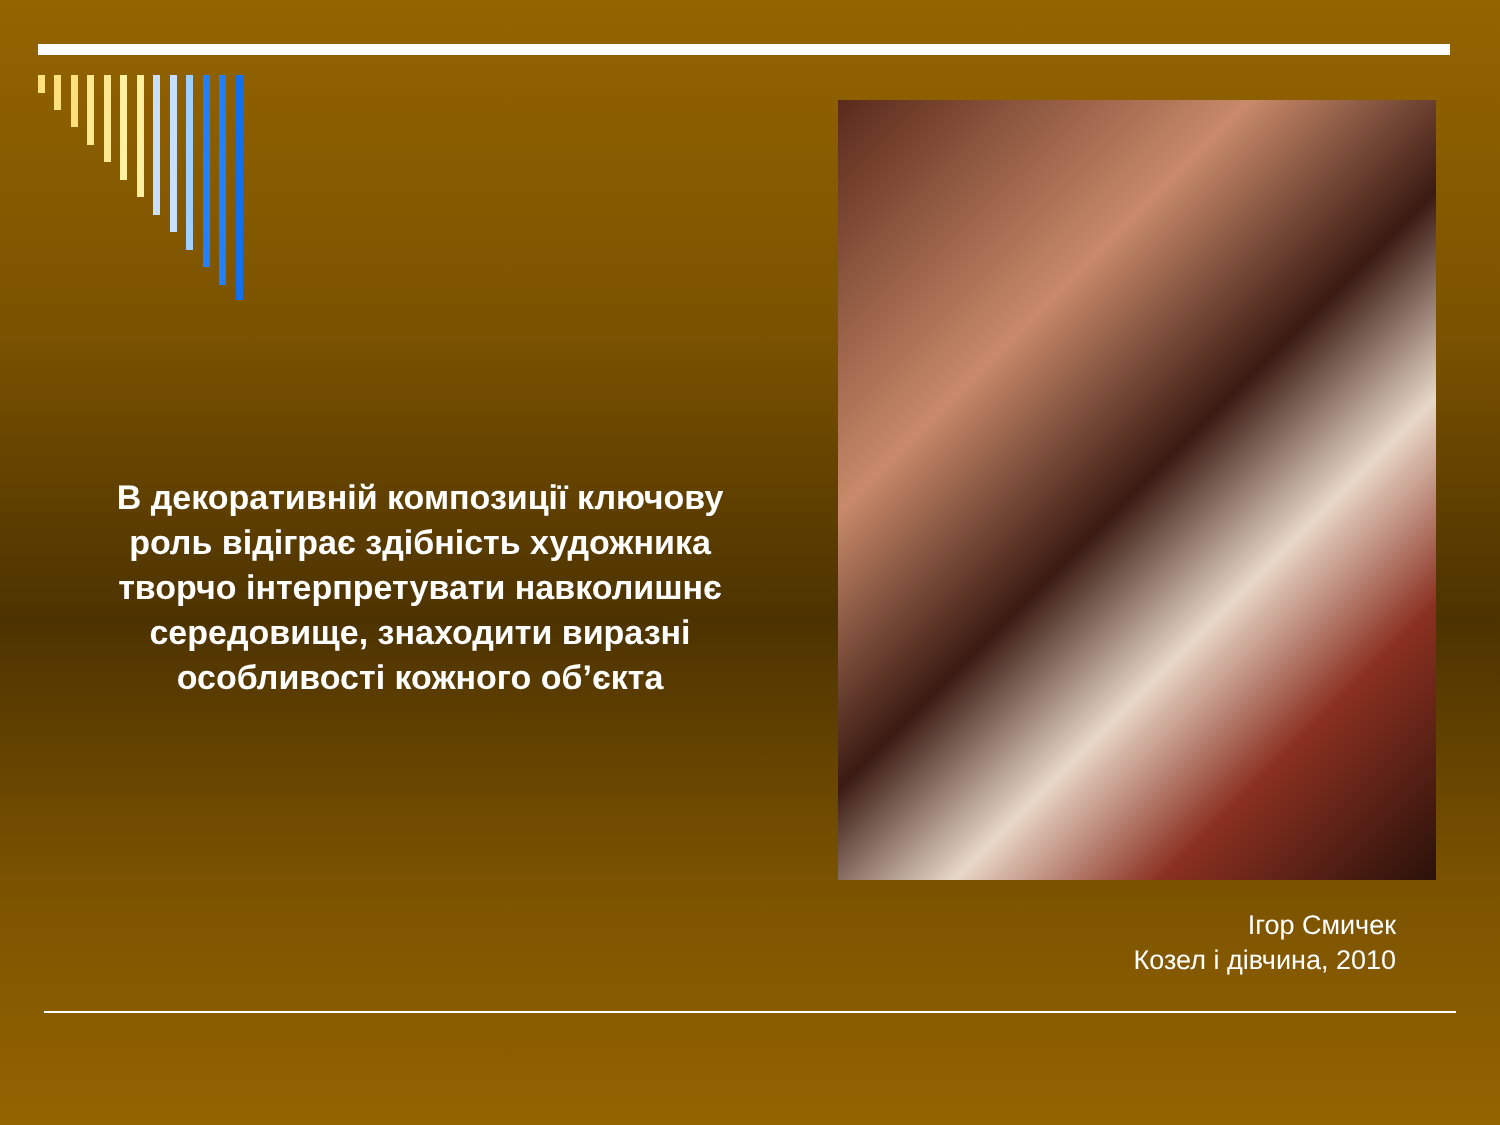В декоративній композиції ключову роль відіграє здібність художника творчо інтерпретувати навколишнє середовище, знаходити виразні особливості кожного об’єкта
Ігор Смичек
Козел і дівчина, 2010